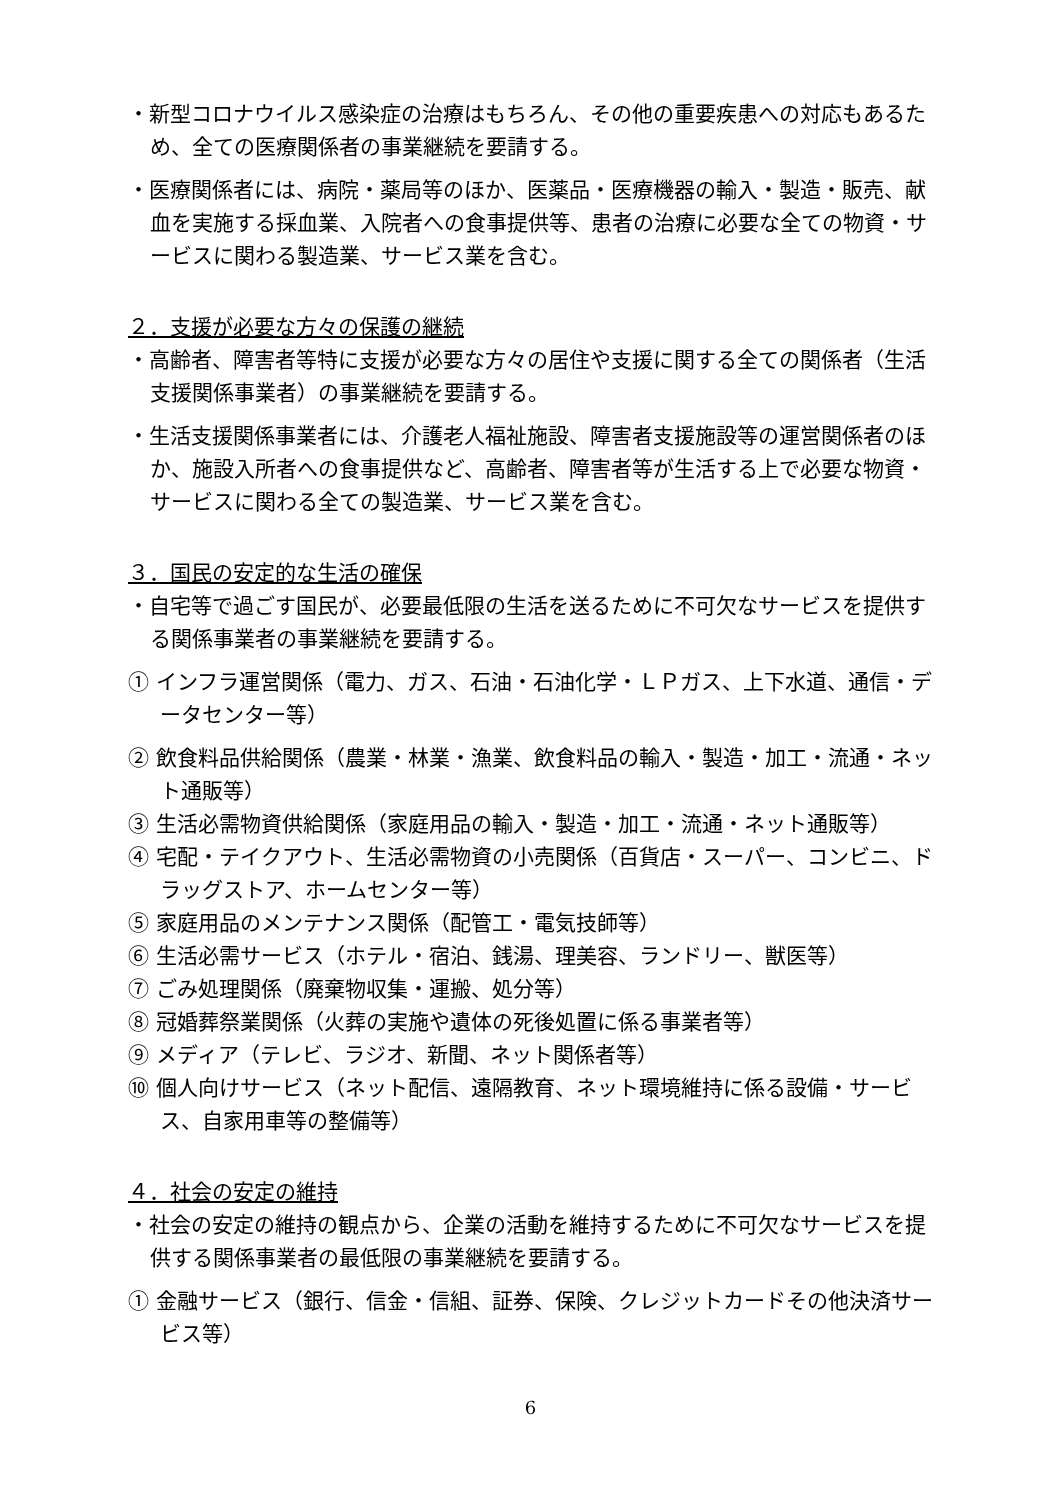・新型コロナウイルス感染症の治療はもちろん、その他の重要疾患への対応もあるため、全ての医療関係者の事業継続を要請する。
・医療関係者には、病院・薬局等のほか、医薬品・医療機器の輸入・製造・販売、献血を実施する採血業、入院者への食事提供等、患者の治療に必要な全ての物資・サービスに関わる製造業、サービス業を含む。
２．支援が必要な方々の保護の継続
・高齢者、障害者等特に支援が必要な方々の居住や支援に関する全ての関係者（生活支援関係事業者）の事業継続を要請する。
・生活支援関係事業者には、介護老人福祉施設、障害者支援施設等の運営関係者のほか、施設入所者への食事提供など、高齢者、障害者等が生活する上で必要な物資・サービスに関わる全ての製造業、サービス業を含む。
３．国民の安定的な生活の確保
・自宅等で過ごす国民が、必要最低限の生活を送るために不可欠なサービスを提供する関係事業者の事業継続を要請する。
① インフラ運営関係（電力、ガス、石油・石油化学・ＬＰガス、上下水道、通信・データセンター等）
② 飲食料品供給関係（農業・林業・漁業、飲食料品の輸入・製造・加工・流通・ネット通販等）
③ 生活必需物資供給関係（家庭用品の輸入・製造・加工・流通・ネット通販等）
④ 宅配・テイクアウト、生活必需物資の小売関係（百貨店・スーパー、コンビニ、ドラッグストア、ホームセンター等）
⑤ 家庭用品のメンテナンス関係（配管工・電気技師等）
⑥ 生活必需サービス（ホテル・宿泊、銭湯、理美容、ランドリー、獣医等）
⑦ ごみ処理関係（廃棄物収集・運搬、処分等）
⑧ 冠婚葬祭業関係（火葬の実施や遺体の死後処置に係る事業者等）
⑨ メディア（テレビ、ラジオ、新聞、ネット関係者等）
⑩ 個人向けサービス（ネット配信、遠隔教育、ネット環境維持に係る設備・サービス、自家用車等の整備等）
４．社会の安定の維持
・社会の安定の維持の観点から、企業の活動を維持するために不可欠なサービスを提供する関係事業者の最低限の事業継続を要請する。
① 金融サービス（銀行、信金・信組、証券、保険、クレジットカードその他決済サービス等）
6